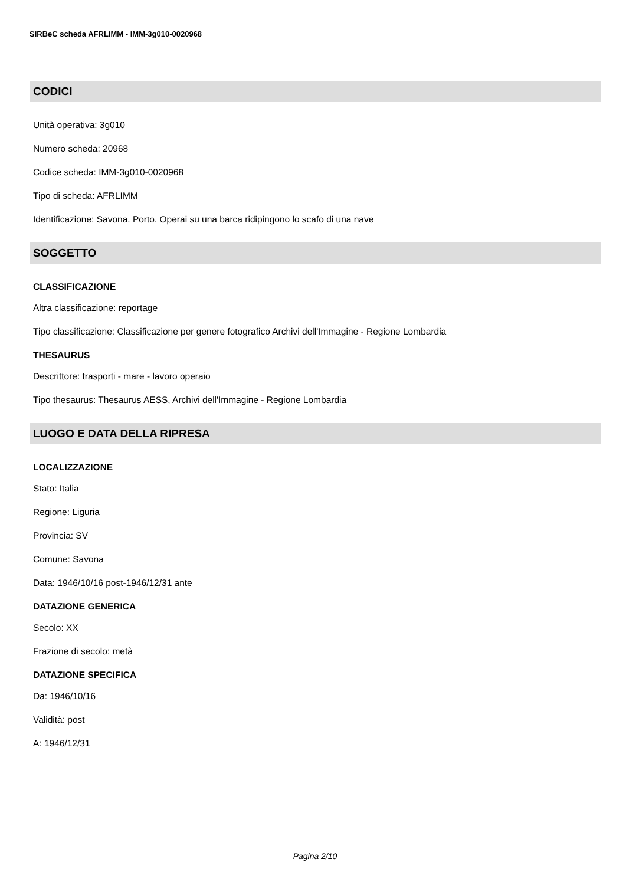SIRBeC scheda AFRLIMM - IMM-3g010-0020968
CODICI
Unità operativa: 3g010
Numero scheda: 20968
Codice scheda: IMM-3g010-0020968
Tipo di scheda: AFRLIMM
Identificazione: Savona. Porto. Operai su una barca ridipingono lo scafo di una nave
SOGGETTO
CLASSIFICAZIONE
Altra classificazione: reportage
Tipo classificazione: Classificazione per genere fotografico Archivi dell'Immagine - Regione Lombardia
THESAURUS
Descrittore: trasporti - mare - lavoro operaio
Tipo thesaurus: Thesaurus AESS, Archivi dell'Immagine - Regione Lombardia
LUOGO E DATA DELLA RIPRESA
LOCALIZZAZIONE
Stato: Italia
Regione: Liguria
Provincia: SV
Comune: Savona
Data: 1946/10/16 post-1946/12/31 ante
DATAZIONE GENERICA
Secolo: XX
Frazione di secolo: metà
DATAZIONE SPECIFICA
Da: 1946/10/16
Validità: post
A: 1946/12/31
Pagina 2/10